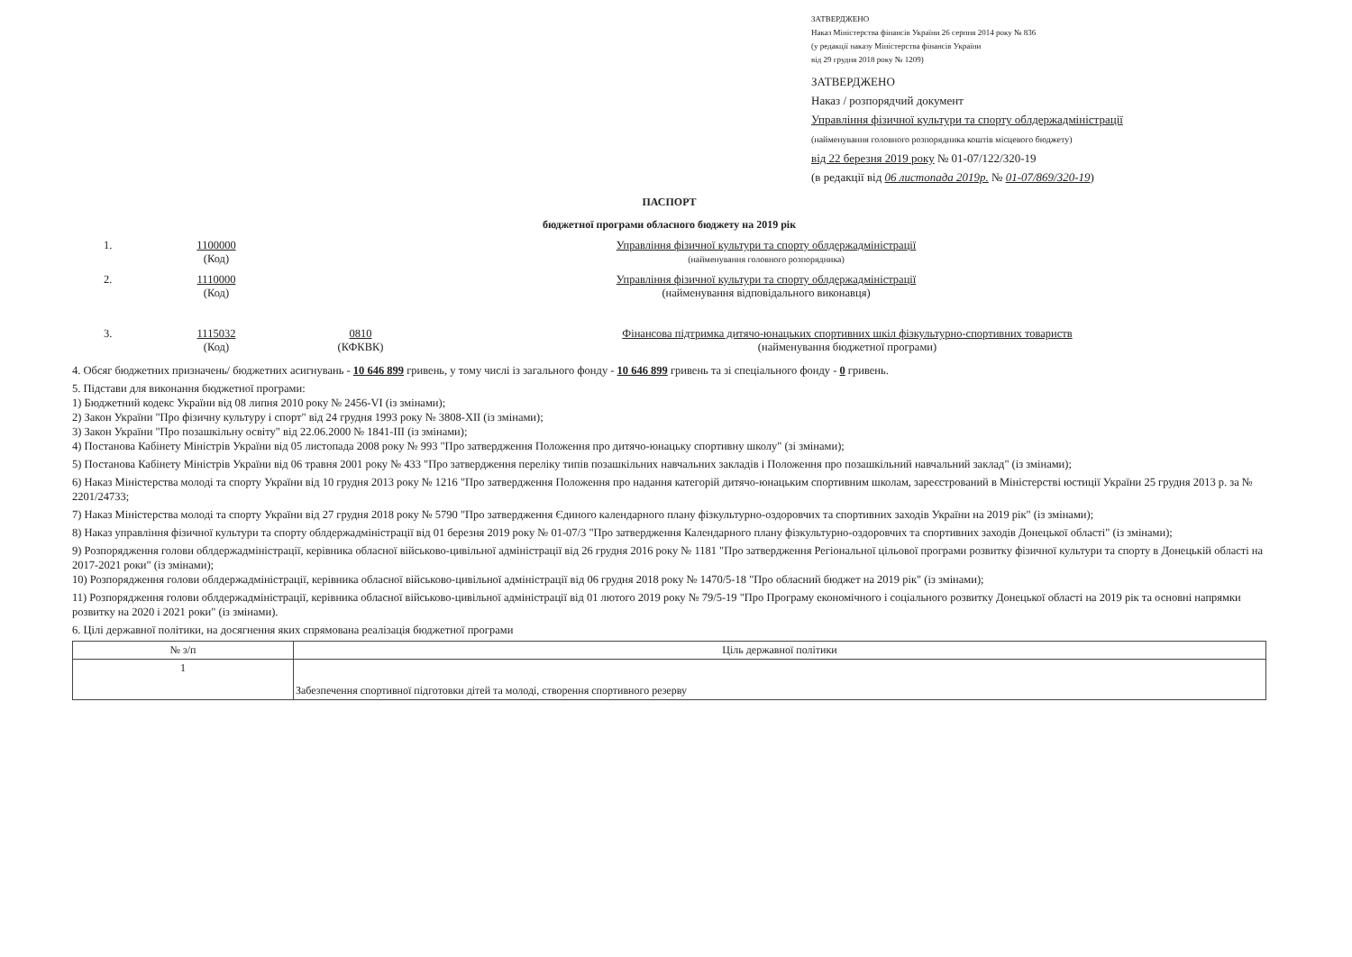ЗАТВЕРДЖЕНО
Наказ Міністерства фінансів України 26 серпня 2014 року № 836
(у редакції наказу Міністерства фінансів України
від 29 грудня 2018 року № 1209)
ЗАТВЕРДЖЕНО
Наказ / розпорядчий документ
Управління фізичної культури та спорту облдержадміністрації
(найменування головного розпорядника коштів місцевого бюджету)
від 22 березня 2019 року № 01-07/122/320-19
(в редакції від 06 листопада 2019р. № 01-07/869/320-19)
ПАСПОРТ
бюджетної програми обласного бюджету на 2019 рік
1. 1100000
(Код)
Управління фізичної культури та спорту облдержадміністрації
(найменування головного розпорядника)
2. 1110000
(Код)
Управління фізичної культури та спорту облдержадміністрації
(найменування відповідального виконавця)
3. 1115032
(Код)
0810
(КФКВК)
Фінансова підтримка дитячо-юнацьких спортивних шкіл фізкультурно-спортивних товариств
(найменування бюджетної програми)
4. Обсяг бюджетних призначень/ бюджетних асигнувань - 10 646 899 гривень, у тому числі із загального фонду - 10 646 899 гривень та зі спеціального фонду - 0 гривень.
5. Підстави для виконання бюджетної програми:
1) Бюджетний кодекс України від 08 липня 2010 року № 2456-VI (із змінами);
2) Закон України "Про фізичну культуру і спорт" від 24 грудня 1993 року № 3808-XII (із змінами);
3) Закон України "Про позашкільну освіту" від 22.06.2000 № 1841-III (із змінами);
4) Постанова Кабінету Міністрів України від 05 листопада 2008 року № 993 "Про затвердження Положення про дитячо-юнацьку спортивну школу" (зі змінами);
5) Постанова Кабінету Міністрів України від 06 травня 2001 року № 433 "Про затвердження переліку типів позашкільних навчальних закладів і Положення про позашкільний навчальний заклад" (із змінами);
6) Наказ Міністерства молоді та спорту України від 10 грудня 2013 року № 1216 "Про затвердження Положення про надання категорій дитячо-юнацьким спортивним школам, зареєстрований в Міністерстві юстиції України 25 грудня 2013 р. за № 2201/24733;
7) Наказ Міністерства молоді та спорту України від 27 грудня 2018 року № 5790 "Про затвердження Єдиного календарного плану фізкультурно-оздоровчих та спортивних заходів України на 2019 рік" (із змінами);
8) Наказ управління фізичної культури та спорту облдержадміністрації від 01 березня 2019 року № 01-07/3 "Про затвердження Календарного плану фізкультурно-оздоровчих та спортивних заходів Донецької області" (із змінами);
9) Розпорядження голови облдержадміністрації, керівника обласної військово-цивільної адміністрації від 26 грудня 2016 року № 1181 "Про затвердження Регіональної цільової програми розвитку фізичної культури та спорту в Донецькій області на 2017-2021 роки" (із змінами);
10) Розпорядження голови облдержадміністрації, керівника обласної військово-цивільної адміністрації від 06 грудня 2018 року № 1470/5-18 "Про обласний бюджет на 2019 рік" (із змінами);
11) Розпорядження голови облдержадміністрації, керівника обласної військово-цивільної адміністрації від 01 лютого 2019 року № 79/5-19 "Про Програму економічного і соціального розвитку Донецької області на 2019 рік та основні напрямки розвитку на 2020 і 2021 роки" (із змінами).
6. Цілі державної політики, на досягнення яких спрямована реалізація бюджетної програми
| № з/п | Ціль державної політики |
| --- | --- |
| 1 | Забезпечення спортивної підготовки дітей та молоді, створення спортивного резерву |